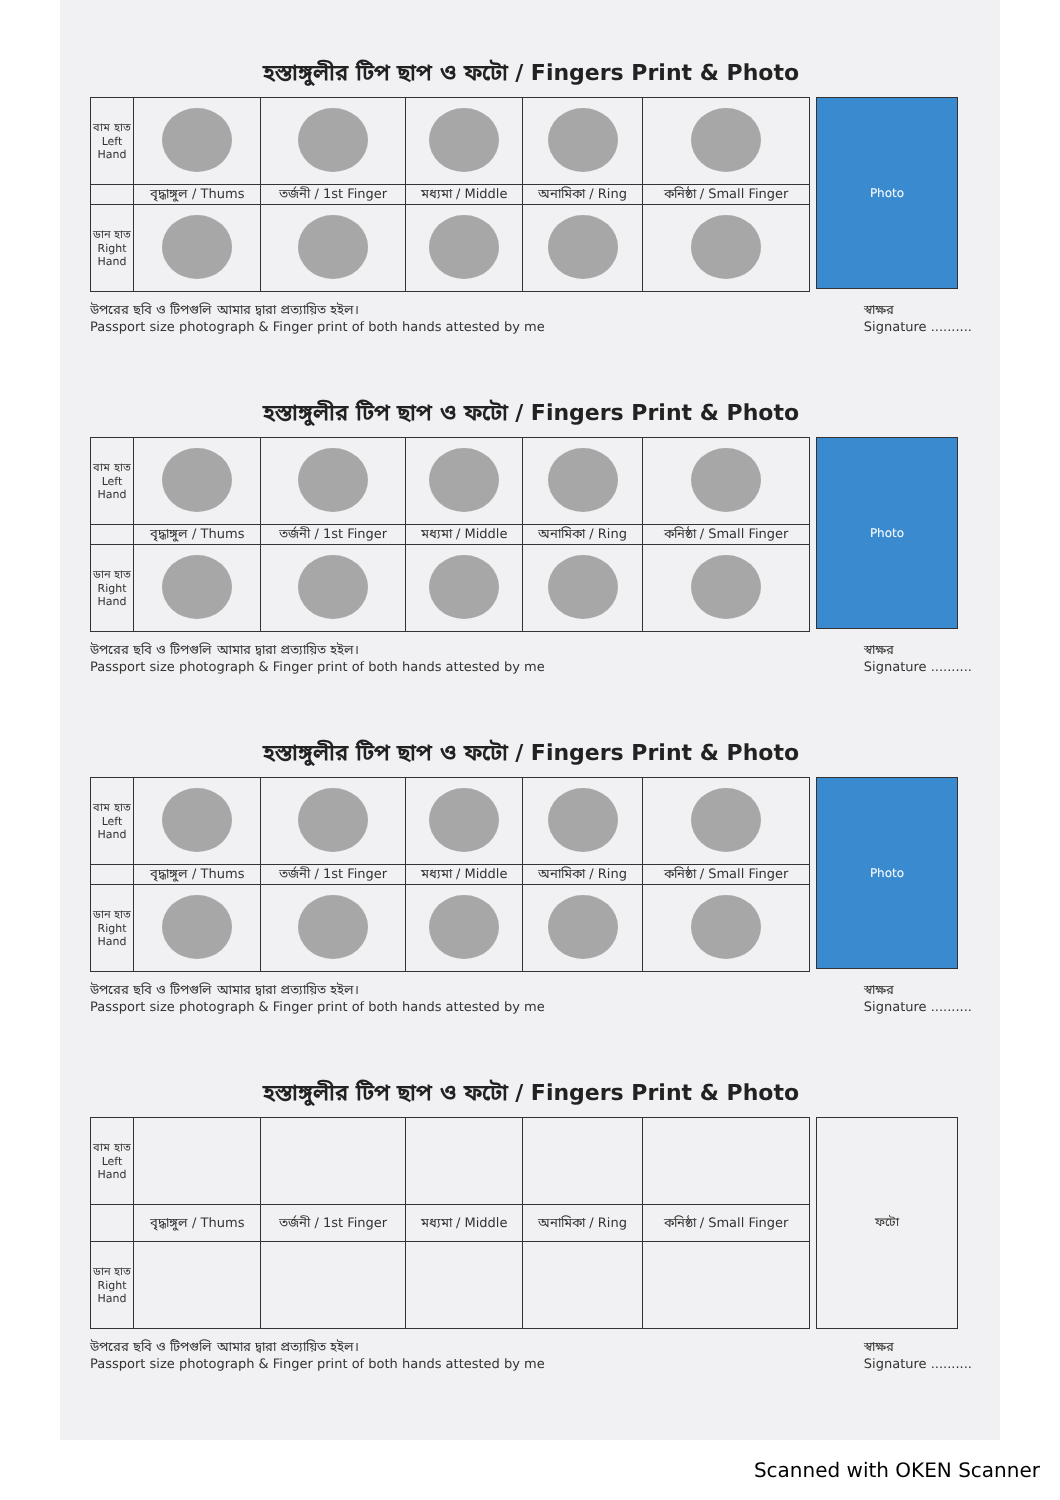হস্তাঙ্গুলীর টিপ ছাপ ও ফটো / Fingers Print & Photo
| বাম হাত Left Hand | | | | | |
| | বৃদ্ধাঙ্গুল / Thums | তর্জনী / 1st Finger | মধ্যমা / Middle | অনামিকা / Ring | কনিষ্ঠা / Small Finger |
| ডান হাত Right Hand | | | | | |
Photo
উপরের ছবি ও টিপগুলি আমার দ্বারা প্রত্যায়িত হইল।
Passport size photograph & Finger print of both hands attested by me
স্বাক্ষর
Signature ..........
হস্তাঙ্গুলীর টিপ ছাপ ও ফটো / Fingers Print & Photo
| বাম হাত Left Hand | | | | | |
| | বৃদ্ধাঙ্গুল / Thums | তর্জনী / 1st Finger | মধ্যমা / Middle | অনামিকা / Ring | কনিষ্ঠা / Small Finger |
| ডান হাত Right Hand | | | | | |
Photo
উপরের ছবি ও টিপগুলি আমার দ্বারা প্রত্যায়িত হইল।
Passport size photograph & Finger print of both hands attested by me
স্বাক্ষর
Signature ..........
হস্তাঙ্গুলীর টিপ ছাপ ও ফটো / Fingers Print & Photo
| বাম হাত Left Hand | | | | | |
| | বৃদ্ধাঙ্গুল / Thums | তর্জনী / 1st Finger | মধ্যমা / Middle | অনামিকা / Ring | কনিষ্ঠা / Small Finger |
| ডান হাত Right Hand | | | | | |
Photo
উপরের ছবি ও টিপগুলি আমার দ্বারা প্রত্যায়িত হইল।
Passport size photograph & Finger print of both hands attested by me
স্বাক্ষর
Signature ..........
হস্তাঙ্গুলীর টিপ ছাপ ও ফটো / Fingers Print & Photo
| বাম হাত Left Hand | | | | | |
| | বৃদ্ধাঙ্গুল / Thums | তর্জনী / 1st Finger | মধ্যমা / Middle | অনামিকা / Ring | কনিষ্ঠা / Small Finger |
| ডান হাত Right Hand | | | | | |
ফটো
উপরের ছবি ও টিপগুলি আমার দ্বারা প্রত্যায়িত হইল।
Passport size photograph & Finger print of both hands attested by me
স্বাক্ষর
Signature ..........
Scanned with OKEN Scanner